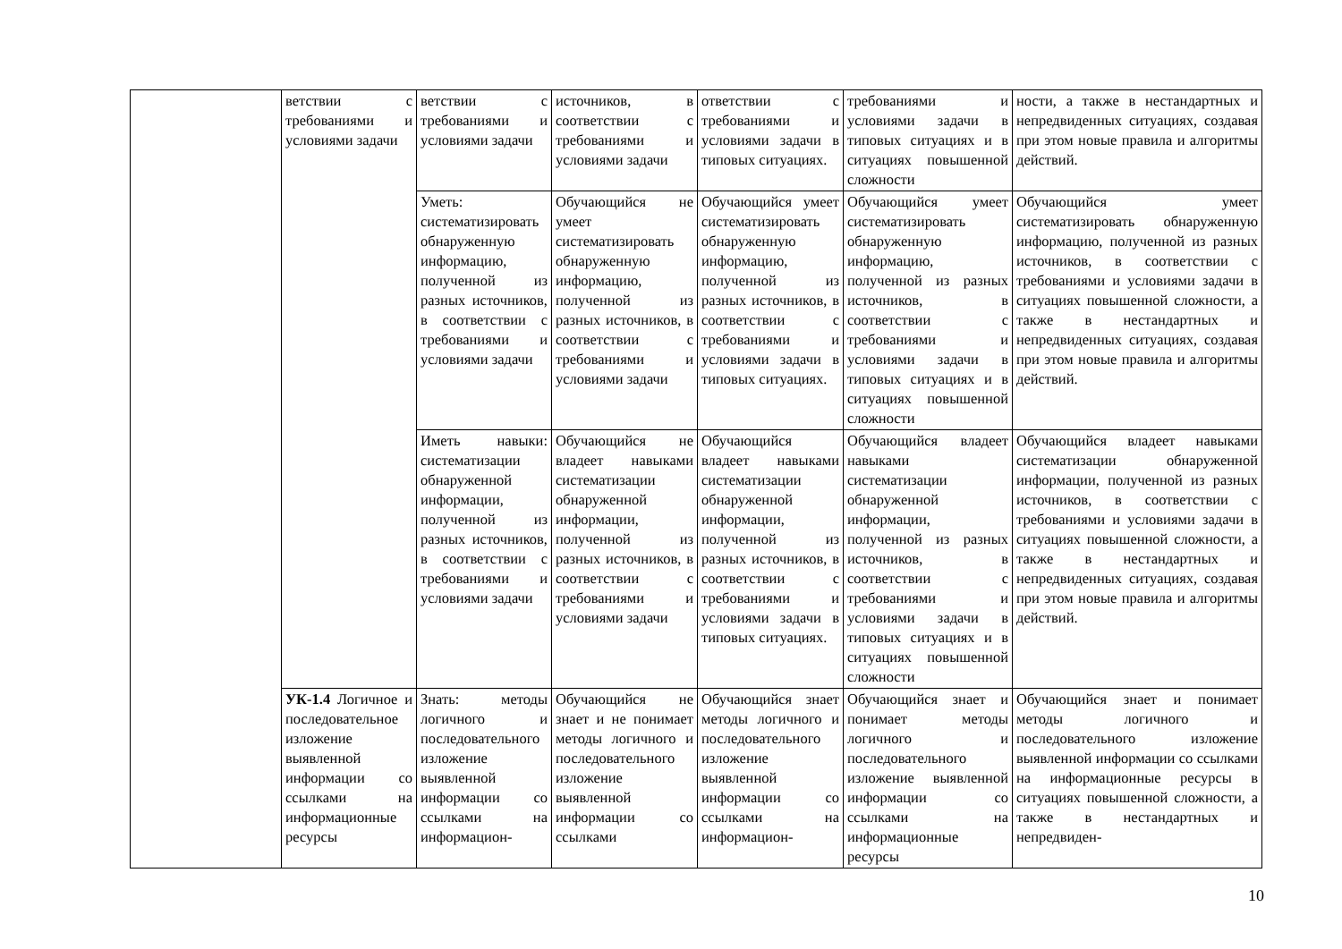| | ветствии с требованиями и условиями задачи | ветствии с требованиями и условиями задачи | источников, в соответствии с требованиями и условиями задачи | ответствии с требованиями и условиями задачи в типовых ситуациях. | требованиями и условиями задачи в типовых ситуациях и в ситуациях повышенной сложности | ности, а также в нестандартных и непредвиденных ситуациях, создавая при этом новые правила и алгоритмы действий. |
| | | Уметь: систематизировать обнаруженную информацию, полученной из разных источников, в соответствии с требованиями и условиями задачи | Обучающийся не умеет систематизировать обнаруженную информацию, полученной из разных источников, в соответствии с требованиями и условиями задачи | Обучающийся умеет систематизировать обнаруженную информацию, полученной из разных источников, в соответствии с требованиями и условиями задачи в типовых ситуациях. | Обучающийся умеет систематизировать обнаруженную информацию, полученной из разных источников, в соответствии с требованиями и условиями задачи в типовых ситуациях и в ситуациях повышенной сложности | Обучающийся умеет систематизировать обнаруженную информацию, полученной из разных источников, в соответствии с требованиями и условиями задачи в ситуациях повышенной сложности, а также в нестандартных и непредвиденных ситуациях, создавая при этом новые правила и алгоритмы действий. |
| | | Иметь навыки: систематизации обнаруженной информации, полученной из разных источников, в соответствии с требованиями и условиями задачи | Обучающийся не владеет навыками систематизации обнаруженной информации, полученной из разных источников, в соответствии с требованиями и условиями задачи | Обучающийся владеет навыками систематизации обнаруженной информации, полученной из разных источников, в соответствии с требованиями и условиями задачи в типовых ситуациях. | Обучающийся владеет навыками систематизации обнаруженной информации, полученной из разных источников, в соответствии с требованиями и условиями задачи в типовых ситуациях и в ситуациях повышенной сложности | Обучающийся владеет навыками систематизации обнаруженной информации, полученной из разных источников, в соответствии с требованиями и условиями задачи в ситуациях повышенной сложности, а также в нестандартных и непредвиденных ситуациях, создавая при этом новые правила и алгоритмы действий. |
| | УК-1.4 Логичное и последовательное изложение выявленной информации со ссылками на информационные ресурсы | Знать: методы логичного и последовательного изложение выявленной информации со ссылками на информацион- | Обучающийся не знает и не понимает методы логичного и последовательного изложение выявленной информации со ссылками | Обучающийся знает методы логичного и последовательного изложение выявленной информации со ссылками на информацион- | Обучающийся знает и понимает методы логичного и последовательного изложение выявленной информации со ссылками на информационные ресурсы | Обучающийся знает и понимает методы логичного и последовательного изложение выявленной информации со ссылками на информационные ресурсы в ситуациях повышенной сложности, а также в нестандартных и непредвиден- |
10